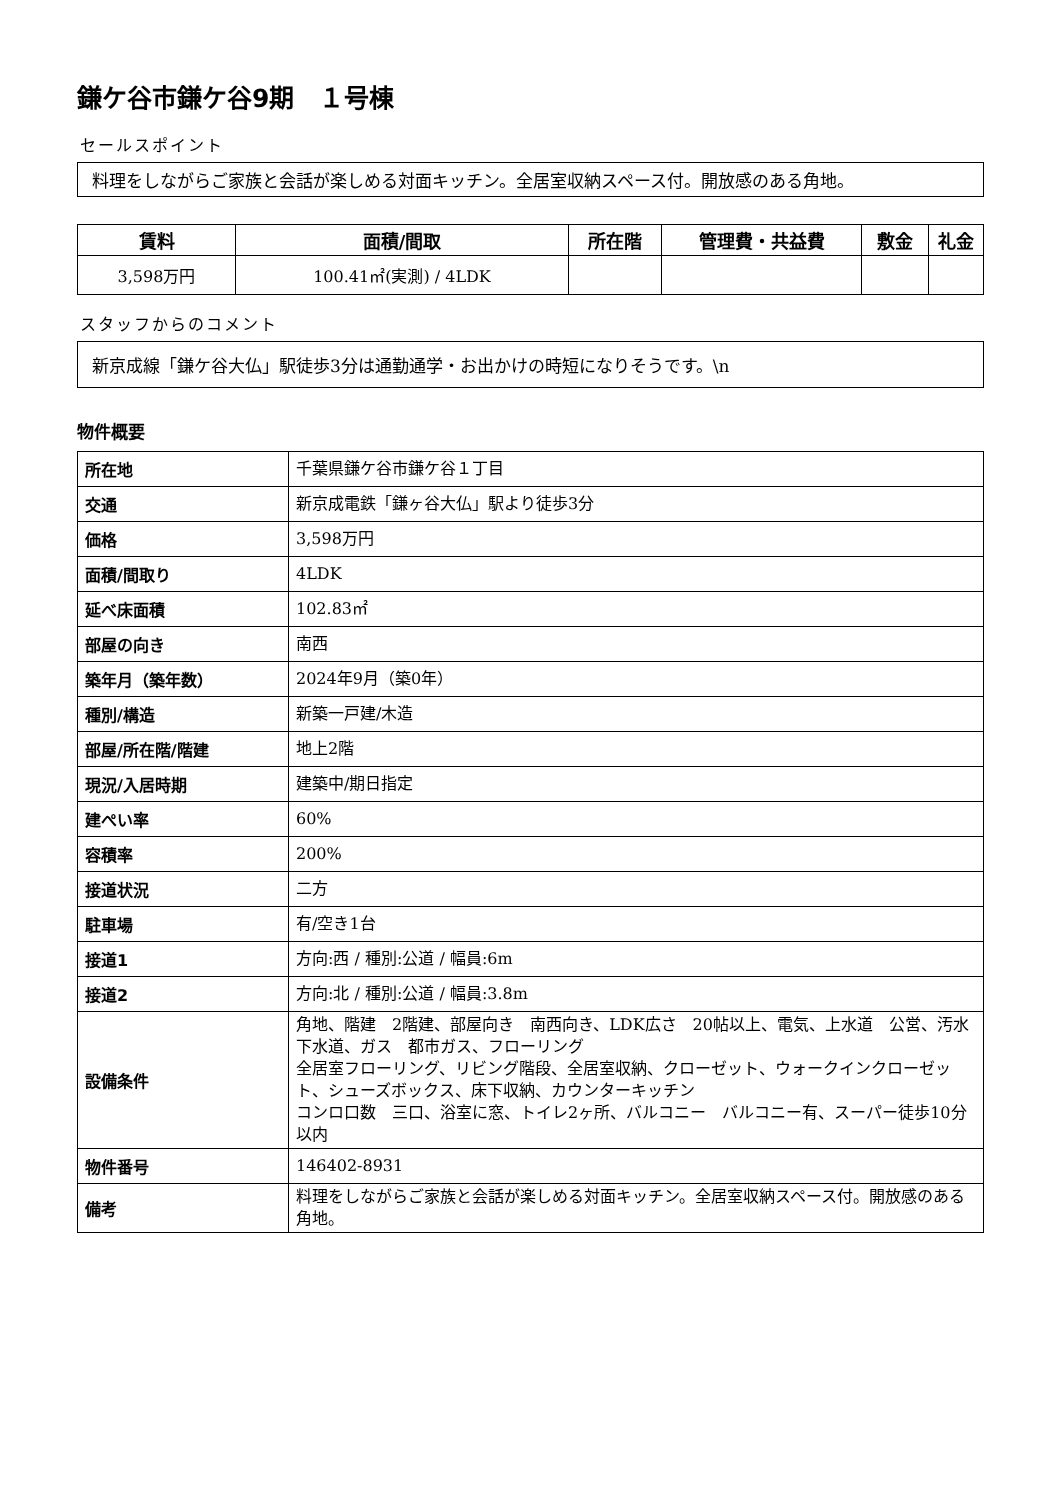鎌ケ谷市鎌ケ谷9期　１号棟
セールスポイント
料理をしながらご家族と会話が楽しめる対面キッチン。全居室収納スペース付。開放感のある角地。
| 賃料 | 面積/間取 | 所在階 | 管理費・共益費 | 敷金 | 礼金 |
| --- | --- | --- | --- | --- | --- |
| 3,598万円 | 100.41㎡(実測) / 4LDK | | | | |
スタッフからのコメント
新京成線「鎌ケ谷大仏」駅徒歩3分は通勤通学・お出かけの時短になりそうです。\n
物件概要
| 所在地 | 千葉県鎌ケ谷市鎌ケ谷１丁目 |
| 交通 | 新京成電鉄「鎌ヶ谷大仏」駅より徒歩3分 |
| 価格 | 3,598万円 |
| 面積/間取り | 4LDK |
| 延べ床面積 | 102.83㎡ |
| 部屋の向き | 南西 |
| 築年月（築年数） | 2024年9月（築0年） |
| 種別/構造 | 新築一戸建/木造 |
| 部屋/所在階/階建 | 地上2階 |
| 現況/入居時期 | 建築中/期日指定 |
| 建ぺい率 | 60% |
| 容積率 | 200% |
| 接道状況 | 二方 |
| 駐車場 | 有/空き1台 |
| 接道1 | 方向:西 / 種別:公道 / 幅員:6m |
| 接道2 | 方向:北 / 種別:公道 / 幅員:3.8m |
| 設備条件 | 角地、階建 2階建、部屋向き 南西向き、LDK広さ 20帖以上、電気、上水道 公営、汚水 下水道、ガス 都市ガス、フローリング 全居室フローリング、リビング階段、全居室収納、クローゼット、ウォークインクローゼット、シューズボックス、床下収納、カウンターキッチン コンロ口数 三口、浴室に窓、トイレ2ヶ所、バルコニー バルコニー有、スーパー徒歩10分以内 |
| 物件番号 | 146402-8931 |
| 備考 | 料理をしながらご家族と会話が楽しめる対面キッチン。全居室収納スペース付。開放感のある角地。 |